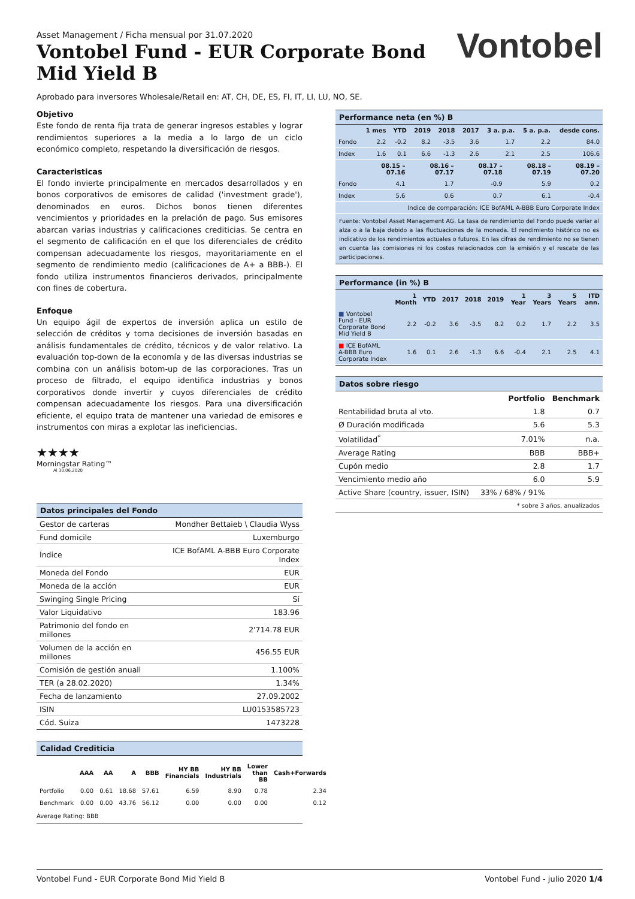Asset Management / Ficha mensual por 31.07.2020
Vontobel Fund - EUR Corporate Bond
Mid Yield B
Vontobel
Aprobado para inversores Wholesale/Retail en: AT, CH, DE, ES, FI, IT, LI, LU, NO, SE.
Objetivo
Este fondo de renta fija trata de generar ingresos estables y lograr rendimientos superiores a la media a lo largo de un ciclo económico completo, respetando la diversificación de riesgos.
Caracteristicas
El fondo invierte principalmente en mercados desarrollados y en bonos corporativos de emisores de calidad ('investment grade'), denominados en euros. Dichos bonos tienen diferentes vencimientos y prioridades en la prelación de pago. Sus emisores abarcan varias industrias y calificaciones crediticias. Se centra en el segmento de calificación en el que los diferenciales de crédito compensan adecuadamente los riesgos, mayoritariamente en el segmento de rendimiento medio (calificaciones de A+ a BBB-). El fondo utiliza instrumentos financieros derivados, principalmente con fines de cobertura.
Enfoque
Un equipo ágil de expertos de inversión aplica un estilo de selección de créditos y toma decisiones de inversión basadas en análisis fundamentales de crédito, técnicos y de valor relativo. La evaluación top-down de la economía y de las diversas industrias se combina con un análisis botom-up de las corporaciones. Tras un proceso de filtrado, el equipo identifica industrias y bonos corporativos donde invertir y cuyos diferenciales de crédito compensan adecuadamente los riesgos. Para una diversificación eficiente, el equipo trata de mantener una variedad de emisores e instrumentos con miras a explotar las ineficiencias.
★★★★
Morningstar Rating™
Al 30.06.2020
Datos principales del Fondo
| Gestor de carteras | Mondher Bettaieb \ Claudia Wyss |
| Fund domicile | Luxemburgo |
| Índice | ICE BofAML A-BBB Euro Corporate Index |
| Moneda del Fondo | EUR |
| Moneda de la acción | EUR |
| Swinging Single Pricing | Sí |
| Valor Liquidativo | 183.96 |
| Patrimonio del fondo en millones | 2'714.78 EUR |
| Volumen de la acción en millones | 456.55 EUR |
| Comisión de gestión anuall | 1.100% |
| TER (a 28.02.2020) | 1.34% |
| Fecha de lanzamiento | 27.09.2002 |
| ISIN | LU0153585723 |
| Cód. Suiza | 1473228 |
Calidad Crediticia
| | AAA | AA | A | BBB | HY BB Financials | HY BB Industrials | Lower than BB | Cash+Forwards |
| --- | --- | --- | --- | --- | --- | --- | --- | --- |
| Portfolio | 0.00 | 0.61 | 18.68 | 57.61 | 6.59 | 8.90 | 0.78 | 2.34 |
| Benchmark | 0.00 | 0.00 | 43.76 | 56.12 | 0.00 | 0.00 | 0.00 | 0.12 |
Average Rating: BBB
Performance neta (en %) B
| | 1 mes | YTD | 2019 | 2018 | 2017 | 3 a. p.a. | 5 a. p.a. | desde cons. |
| --- | --- | --- | --- | --- | --- | --- | --- | --- |
| Fondo | 2.2 | -0.2 | 8.2 | -3.5 | 3.6 | 1.7 | 2.2 | 84.0 |
| Index | 1.6 | 0.1 | 6.6 | -1.3 | 2.6 | 2.1 | 2.5 | 106.6 |
| | 08.15 – 07.16 | 08.16 – 07.17 | 08.17 – 07.18 | 08.18 – 07.19 | 08.19 – 07.20 |
| --- | --- | --- | --- | --- | --- |
| Fondo | 4.1 | 1.7 | -0.9 | 5.9 | 0.2 |
| Index | 5.6 | 0.6 | 0.7 | 6.1 | -0.4 |
| Indice de comparación: ICE BofAML A-BBB Euro Corporate Index | | | | | |
Fuente: Vontobel Asset Management AG. La tasa de rendimiento del Fondo puede variar al alza o a la baja debido a las fluctuaciones de la moneda. El rendimiento histórico no es indicativo de los rendimientos actuales o futuros. En las cifras de rendimiento no se tienen en cuenta las comisiones ni los costes relacionados con la emisión y el rescate de las participaciones.
Performance (in %) B
| | 1 Month | YTD | 2017 | 2018 | 2019 | 1 Year | 3 Years | 5 Years | ITD ann. |
| --- | --- | --- | --- | --- | --- | --- | --- | --- | --- |
| ■ Vontobel Fund - EUR Corporate Bond Mid Yield B | 2.2 | -0.2 | 3.6 | -3.5 | 8.2 | 0.2 | 1.7 | 2.2 | 3.5 |
| ■ ICE BofAML A-BBB Euro Corporate Index | 1.6 | 0.1 | 2.6 | -1.3 | 6.6 | -0.4 | 2.1 | 2.5 | 4.1 |
Datos sobre riesgo
| | Portfolio | Benchmark |
| --- | --- | --- |
| Rentabilidad bruta al vto. | 1.8 | 0.7 |
| Ø Duración modificada | 5.6 | 5.3 |
| Volatilidad<sup>*</sup> | 7.01% | n.a. |
| Average Rating | BBB | BBB+ |
| Cupón medio | 2.8 | 1.7 |
| Vencimiento medio año | 6.0 | 5.9 |
| Active Share (country, issuer, ISIN) | 33% / 68% / 91% | |
* sobre 3 años, anualizados
Vontobel Fund - EUR Corporate Bond Mid Yield B Vontobel Fund - julio 2020 1/4